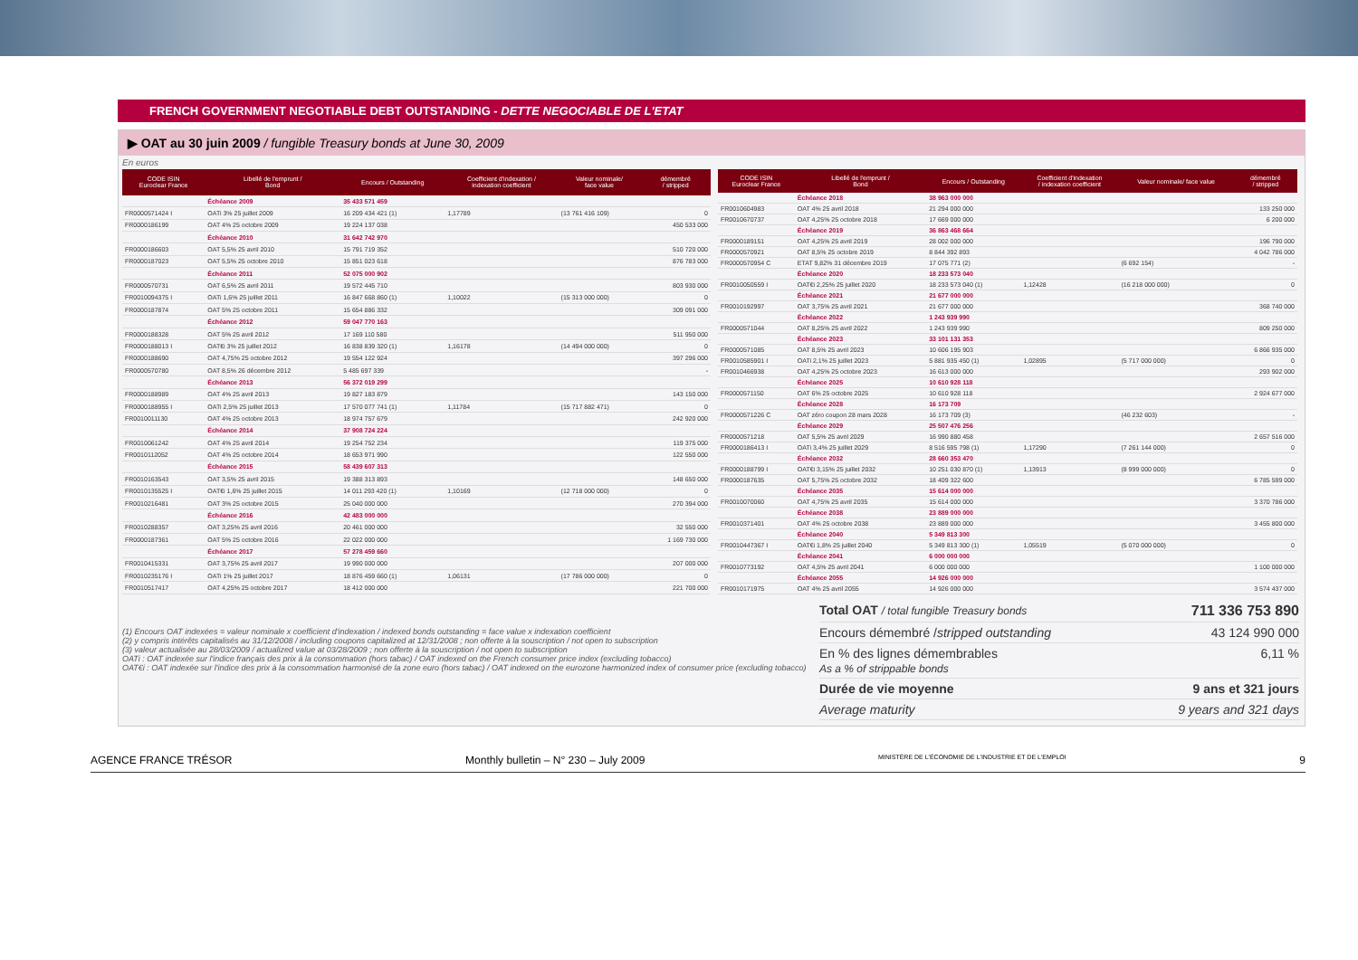FRENCH GOVERNMENT NEGOTIABLE DEBT OUTSTANDING - DETTE NEGOCIABLE DE L'ETAT
▶ OAT au 30 juin 2009 / fungible Treasury bonds at June 30, 2009
En euros
| CODE ISIN Euroclear France | Libellé de l'emprunt / Bond | Encours / Outstanding | Coefficient d'indexation / indexation coefficient | Valeur nominale/ face value | démembré / stripped |
| --- | --- | --- | --- | --- | --- |
| | Échéance 2009 | 35 433 571 459 | | | |
| FR0000571424 I | OATi 3% 25 juillet 2009 | 16 209 434 421 (1) | 1,17789 | (13 761 416 109) | 0 |
| FR0000186199 | OAT 4% 25 octobre 2009 | 19 224 137 038 | | | 450 533 000 |
| | Échéance 2010 | 31 642 742 970 | | | |
| FR0000186603 | OAT 5,5% 25 avril 2010 | 15 791 719 352 | | | 510 720 000 |
| FR0000187023 | OAT 5,5% 25 octobre 2010 | 15 851 023 618 | | | 876 783 000 |
| | Échéance 2011 | 52 075 000 902 | | | |
| FR0000570731 | OAT 6,5% 25 avril 2011 | 19 572 445 710 | | | 803 930 000 |
| FR0010094375 I | OATi 1,6% 25 juillet 2011 | 16 847 668 860 (1) | 1,10022 | (15 313 000 000) | 0 |
| FR0000187874 | OAT 5% 25 octobre 2011 | 15 654 886 332 | | | 309 091 000 |
| | Échéance 2012 | 59 047 770 163 | | | |
| FR0000188328 | OAT 5% 25 avril 2012 | 17 169 110 580 | | | 511 950 000 |
| FR0000188013 I | OAT€i 3% 25 juillet 2012 | 16 838 839 320 (1) | 1,16178 | (14 494 000 000) | 0 |
| FR0000188690 | OAT 4,75% 25 octobre 2012 | 19 554 122 924 | | | 397 296 000 |
| FR0000570780 | OAT 8,5% 26 décembre 2012 | 5 485 697 339 | | | - |
| | Échéance 2013 | 56 372 019 299 | | | |
| FR0000188989 | OAT 4% 25 avril 2013 | 19 827 183 879 | | | 143 150 000 |
| FR0000188955 I | OATi 2,5% 25 juillet 2013 | 17 570 077 741 (1) | 1,11784 | (15 717 882 471) | 0 |
| FR0010011130 | OAT 4% 25 octobre 2013 | 18 974 757 679 | | | 242 920 000 |
| | Échéance 2014 | 37 908 724 224 | | | |
| FR0010061242 | OAT 4% 25 avril 2014 | 19 254 752 234 | | | 119 375 000 |
| FR0010112052 | OAT 4% 25 octobre 2014 | 18 653 971 990 | | | 122 550 000 |
| | Échéance 2015 | 58 439 607 313 | | | |
| FR0010163543 | OAT 3,5% 25 avril 2015 | 19 388 313 893 | | | 148 650 000 |
| FR0010135525 I | OAT€i 1,6% 25 juillet 2015 | 14 011 293 420 (1) | 1,10169 | (12 718 000 000) | 0 |
| FR0010216481 | OAT 3% 25 octobre 2015 | 25 040 000 000 | | | 270 394 000 |
| | Échéance 2016 | 42 483 000 000 | | | |
| FR0010288357 | OAT 3,25% 25 avril 2016 | 20 461 000 000 | | | 32 550 000 |
| FR0000187361 | OAT 5% 25 octobre 2016 | 22 022 000 000 | | | 1 169 730 000 |
| | Échéance 2017 | 57 278 459 660 | | | |
| FR0010415331 | OAT 3,75% 25 avril 2017 | 19 990 000 000 | | | 207 000 000 |
| FR0010235176 I | OATi 1% 25 juillet 2017 | 18 876 459 660 (1) | 1,06131 | (17 786 000 000) | 0 |
| FR0010517417 | OAT 4,25% 25 octobre 2017 | 18 412 000 000 | | | 221 700 000 |
| CODE ISIN Euroclear France | Libellé de l'emprunt / Bond | Encours / Outstanding | Coefficient d'indexation / indexation coefficient | Valeur nominale/ face value | démembré / stripped |
| --- | --- | --- | --- | --- | --- |
| | Échéance 2018 | 38 963 000 000 | | | |
| FR0010604983 | OAT 4% 25 avril 2018 | 21 294 000 000 | | | 133 250 000 |
| FR0010670737 | OAT 4,25% 25 octobre 2018 | 17 669 000 000 | | | 6 200 000 |
| | Échéance 2019 | 36 863 468 664 | | | |
| FR0000189151 | OAT 4,25% 25 avril 2019 | 28 002 000 000 | | | 196 790 000 |
| FR0000570921 | OAT 8,5% 25 octobre 2019 | 8 844 392 893 | | | 4 042 786 000 |
| FR0000570954 C | ETAT 9,82% 31 décembre 2019 | 17 075 771 (2) | | (6 692 154) | - |
| | Échéance 2020 | 18 233 573 040 | | | |
| FR0010050559 I | OAT€i 2,25% 25 juillet 2020 | 18 233 573 040 (1) | 1,12428 | (16 218 000 000) | 0 |
| | Échéance 2021 | 21 677 000 000 | | | |
| FR0010192997 | OAT 3,75% 25 avril 2021 | 21 677 000 000 | | | 368 740 000 |
| | Échéance 2022 | 1 243 939 990 | | | |
| FR0000571044 | OAT 8,25% 25 avril 2022 | 1 243 939 990 | | | 809 250 000 |
| | Échéance 2023 | 33 101 131 353 | | | |
| FR0000571085 | OAT 8,5% 25 avril 2023 | 10 606 195 903 | | | 6 866 935 000 |
| FR0010585901 I | OATi 2,1% 25 juillet 2023 | 5 881 935 450 (1) | 1,02895 | (5 717 000 000) | 0 |
| FR0010466938 | OAT 4,25% 25 octobre 2023 | 16 613 000 000 | | | 293 902 000 |
| | Échéance 2025 | 10 610 928 118 | | | |
| FR0000571150 | OAT 6% 25 octobre 2025 | 10 610 928 118 | | | 2 924 677 000 |
| | Échéance 2028 | 16 173 709 | | | |
| FR0000571226 C | OAT zéro coupon 28 mars 2028 | 16 173 709 (3) | | (46 232 603) | - |
| | Échéance 2029 | 25 507 476 256 | | | |
| FR0000571218 | OAT 5,5% 25 avril 2029 | 16 990 880 458 | | | 2 657 516 000 |
| FR0000186413 I | OATi 3,4% 25 juillet 2029 | 8 516 595 798 (1) | 1,17290 | (7 261 144 000) | 0 |
| | Échéance 2032 | 28 660 353 470 | | | |
| FR0000188799 I | OAT€i 3,15% 25 juillet 2032 | 10 251 030 870 (1) | 1,13913 | (8 999 000 000) | 0 |
| FR0000187635 | OAT 5,75% 25 octobre 2032 | 18 409 322 600 | | | 6 785 599 000 |
| | Échéance 2035 | 15 614 000 000 | | | |
| FR0010070060 | OAT 4,75% 25 avril 2035 | 15 614 000 000 | | | 3 370 786 000 |
| | Échéance 2038 | 23 889 000 000 | | | |
| FR0010371401 | OAT 4% 25 octobre 2038 | 23 889 000 000 | | | 3 455 800 000 |
| | Échéance 2040 | 5 349 813 300 | | | |
| FR0010447367 I | OAT€i 1,8% 25 juillet 2040 | 5 349 813 300 (1) | 1,05519 | (5 070 000 000) | 0 |
| | Échéance 2041 | 6 000 000 000 | | | |
| FR0010773192 | OAT 4,5% 25 avril 2041 | 6 000 000 000 | | | 1 100 000 000 |
| | Échéance 2055 | 14 926 000 000 | | | |
| FR0010171975 | OAT 4% 25 avril 2055 | 14 926 000 000 | | | 3 574 437 000 |
(1) Encours OAT indexées = valeur nominale x coefficient d'indexation / indexed bonds outstanding = face value x indexation coefficient
(2) y compris intérêts capitalisés au 31/12/2008 / including coupons capitalized at 12/31/2008 ; non offerte à la souscription / not open to subscription
(3) valeur actualisée au 28/03/2009 / actualized value at 03/28/2009 ; non offerte à la souscription / not open to subscription
OATi : OAT indexée sur l'indice français des prix à la consommation (hors tabac) / OAT indexed on the French consumer price index (excluding tobacco)
OAT€i : OAT indexée sur l'indice des prix à la consommation harmonisé de la zone euro (hors tabac) / OAT indexed on the eurozone harmonized index of consumer price (excluding tobacco)
Total OAT / total fungible Treasury bonds 711 336 753 890
Encours démembré /stripped outstanding 43 124 990 000
En % des lignes démembrables
As a % of strippable bonds 6,11 %
Durée de vie moyenne 9 ans et 321 jours
Average maturity 9 years and 321 days
AGENCE FRANCE TRÉSOR Monthly bulletin – N° 230 – July 2009 MINISTÈRE DE L'ÉCONOMIE DE L'INDUSTRIE ET DE L'EMPLOI 9